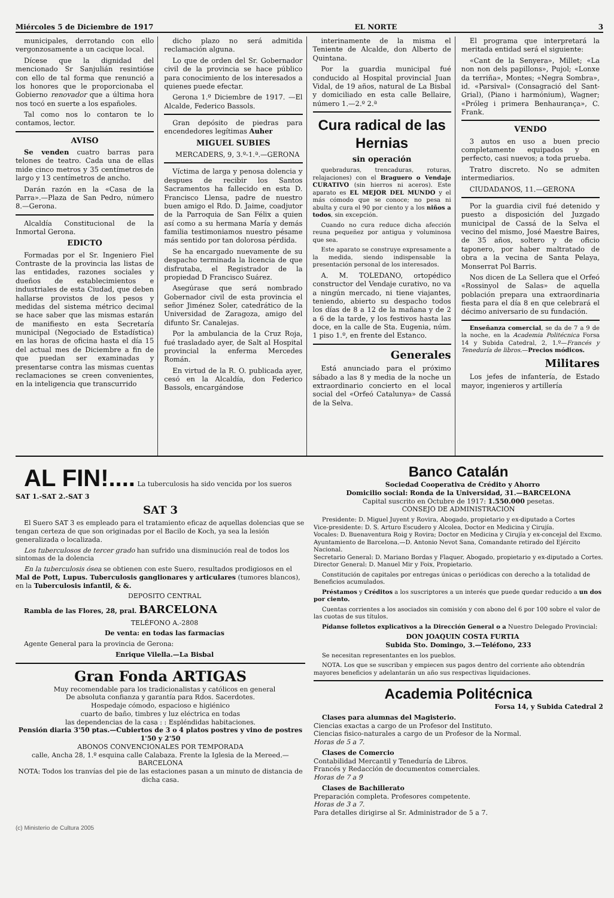Miércoles 5 de Diciembre de 1917 EL NORTE 3
municipales, derrotando con ello vergonzosamente a un cacique local.
Dícese que la dignidad del mencionado Sr Sanjulián resintióse con ello de tal forma que renunció a los honores que le proporcionaba el Gobierno renovador que a última hora nos tocó en suerte a los españoles.
Tal como nos lo contaron te lo contamos, lector.
AVISO
Se venden cuatro barras para telones de teatro. Cada una de ellas mide cinco metros y 35 centímetros de largo y 13 centímetros de ancho.
Darán razón en la «Casa de la Parra».—Plaza de San Pedro, número 8.—Gerona.
Alcaldía Constitucional de la Inmortal Gerona.
EDICTO
Formadas por el Sr. Ingeniero Fiel Contraste de la provincia las listas de las entidades, razones sociales y dueños de establecimientos e industriales de esta Ciudad, que deben hallarse provistos de los pesos y medidas del sistema métrico decimal se hace saber que las mismas estarán de manifiesto en esta Secretaría municipal (Negociado de Estadística) en las horas de oficina hasta el día 15 del actual mes de Diciembre a fin de que puedan ser examinadas y presentarse contra las mismas cuentas reclamaciones se creen convenientes, en la inteligencia que transcurrido
dicho plazo no será admitida reclamación alguna.
Lo que de orden del Sr. Gobernador civil de la provincia se hace público para conocimiento de los interesados a quienes puede efectar.
Gerona 1.º Diciembre de 1917. —El Alcalde, Federico Bassols.
Gran depósito de piedras para encendedores legítimas Auher
MIGUEL SUBIES
MERCADERS, 9, 3.º-1.ª.—GERONA
Víctima de larga y penosa dolencia y despues de recibir los Santos Sacramentos ha fallecido en esta D. Francisco Llensa, padre de nuestro buen amigo el Rdo. D. Jaime, coadjutor de la Parroquia de San Félix a quien así como a su hermana María y demás familia testimoniamos nuestro pésame más sentido por tan dolorosa pérdida.
Se ha encargado nuevamente de su despacho terminada la licencia de que disfrutaba, el Registrador de la propiedad D Francisco Suárez.
Asegúrase que será nombrado Gobernador civil de esta provincia el señor Jiménez Soler, catedrático de la Universidad de Zaragoza, amigo del difunto Sr. Canalejas.
Por la ambulancia de la Cruz Roja, fué trasladado ayer, de Salt al Hospital provincial la enferma Mercedes Román.
En virtud de la R. O. publicada ayer, cesó en la Alcaldía, don Federico Bassols, encargándose
interinamente de la misma el Teniente de Alcalde, don Alberto de Quintana.
Por la guardia municipal fué conducido al Hospital provincial Juan Vidal, de 19 años, natural de La Bisbal y domiciliado en esta calle Bellaire, número 1.—2.º 2.ª
Cura radical de las Hernias
sin operación
quebraduras, trencaduras, roturas, relajaciones) con el Braguero o Vendaje CURATIVO (sin hierros ni aceros). Este aparato es EL MEJOR DEL MUNDO y el más cómodo que se conoce; no pesa ni abulta y cura el 90 por ciento y a los niños a todos, sin excepción.
Cuando no cura reduce dicha afección reuna pequeñez por antigua y voluminosa que sea.
Este aparato se construye expresamente a la medida, siendo indispensable la presentación personal de los interesados.
A. M. TOLEDANO, ortopédico constructor del Vendaje curativo, no va a ningún mercado, ni tiene viajantes, teniendo, abierto su despacho todos los días de 8 a 12 de la mañana y de 2 a 6 de la tarde, y los festivos hasta las doce, en la calle de Sta. Eugenia, núm. 1 piso 1.º, en frente del Estanco.
Generales
Está anunciado para el próximo sábado a las 8 y media de la noche un extraordinario concierto en el local social del «Orfeó Catalunya» de Cassá de la Selva.
El programa que interpretará la meritada entidad será el siguiente:
«Cant de la Senyera», Millet; «La non non dels papillons», Pujol; «Lonxe da terriña», Montes; «Negra Sombra», id. «Parsival» (Consagració del Sant-Grial), (Piano i harmónium), Wagner; «Próleg i primera Benhaurança», C. Frank.
VENDO
3 autos en uso a buen precio completamente equipados y en perfecto, casi nuevos; a toda prueba.
Tratro discreto. No se admiten intermediarios.
CIUDADANOS, 11.—GERONA
Por la guardia civil fué detenido y puesto a disposición del Juzgado municipal de Cassá de la Selva el vecino del mismo, José Maestre Baires, de 35 años, soltero y de oficio taponero, por haber maltratado de obra a la vecina de Santa Pelaya, Monserrat Pol Barris.
Nos dicen de La Sellera que el Orfeó «Rossinyol de Salas» de aquella población prepara una extraordinaria fiesta para el día 8 en que celebrará el décimo aniversario de su fundación.
Enseñanza comercial, se da de 7 a 9 de la noche, en la Academia Politécnica Forsa 14 y Subida Catedral, 2, 1.º—Francés y Teneduría de libros.—Precios módicos.
Militares
Los jefes de infantería, de Estado mayor, ingenieros y artillería
AL FIN!.... La tuberculosis ha sido vencida por los sueros SAT 1.-SAT 2.-SAT 3
SAT 3
El Suero SAT 3 es empleado para el tratamiento eficaz de aquellas dolencias que se tengan certeza de que son originadas por el Bacilo de Koch, ya sea la lesión generalizada o localizada.
Los tuberculosos de tercer grado han sufrido una disminución real de todos los sintomas de la dolencia
En la tuberculosis ósea se obtienen con este Suero, resultados prodigiosos en el Mal de Pott, Lupus. Tuberculosis ganglionares y articulares (tumores blancos), en la Tuberculosis infantil, & &.
DEPOSITO CENTRAL
Rambla de las Flores, 28, pral. BARCELONA
TELÉFONO A.-2808
De venta: en todas las farmacias
Agente General para la provincia de Gerona:
Enrique Vilella.—La Bisbal
Gran Fonda ARTIGAS
Muy recomendable para los tradicionalistas y católicos en general
De absoluta confianza y garantía para Rdos. Sacerdotes.
Hospedaje cómodo, espacioso e higiénico
cuarto de baño, timbres y luz eléctrica en todas
las dependencias de la casa : : Espléndidas habitaciones.
Pensión diaria 3'50 ptas.—Cubiertos de 3 o 4 platos postres y vino de postres 1'50 y 2'50
ABONOS CONVENCIONALES POR TEMPORADA
calle, Ancha 28, 1.º esquina calle Calabaza. Frente la Iglesia de la Mereed.—BARCELONA
NOTA: Todos los tranvías del pie de las estaciones pasan a un minuto de distancia de dicha casa.
Banco Catalán
Sociedad Cooperativa de Crédito y Ahorro
Domicilio social: Ronda de la Universidad, 31.—BARCELONA
Capital suscrito en Octubre de 1917: 1.550.000 pesetas.
CONSEJO DE ADMINISTRACION
Presidente: D. Miguel Juyent y Rovira, Abogado, propietario y ex-diputado a Cortes
Vice-presidente: D. S. Arturo Escudero y Alcolea, Doctor en Medicina y Cirujía.
Vocales: D. Buenaventura Roig y Rovira; Doctor en Medicina y Cirujía y ex-concejal del Excmo. Ayuntamiento de Barcelona.—D. Antonio Nevot Sana, Comandante retirado del Ejército Nacional.
Secretario General: D. Mariano Bordas y Flaquer, Abogado, propietario y ex-diputado a Cortes.
Director General: D. Manuel Mir y Foix, Propietario.
Constitución de capitales por entregas únicas o periódicas con derecho a la totalidad de Beneficios acumulados.
Préstamos y Créditos a los suscriptores a un interés que puede quedar reducido a un dos por ciento.
Cuentas corrientes a los asociados sin comisión y con abono del 6 por 100 sobre el valor de las cuotas de sus títulos.
Pídanse folletos explicativos a la Dirección General o a Nuestro Delegado Provincial:
DON JOAQUIN COSTA FURTIA
Subida Sto. Domingo, 3.—Teléfono, 233
Se necesitan representantes en los pueblos.
NOTA. Los que se suscriban y empiecen sus pagos dentro del corriente año obtendrán mayores beneficios y adelantarán un año sus respectivas liquidaciones.
Academia Politécnica
Forsa 14, y Subida Catedral 2
Clases para alumnas del Magisterio.
Ciencias exactas a cargo de un Profesor del Instituto.
Ciencias fisico-naturales a cargo de un Profesor de la Normal.
Horas de 5 a 7.
Clases de Comercio
Contabilidad Mercantil y Teneduría de Libros.
Francés y Redacción de documentos comerciales.
Horas de 7 a 9
Clases de Bachillerato
Preparación completa. Profesores competente.
Horas de 3 a 7.
Para detalles dirigirse al Sr. Administrador de 5 a 7.
(c) Ministerio de Cultura 2005